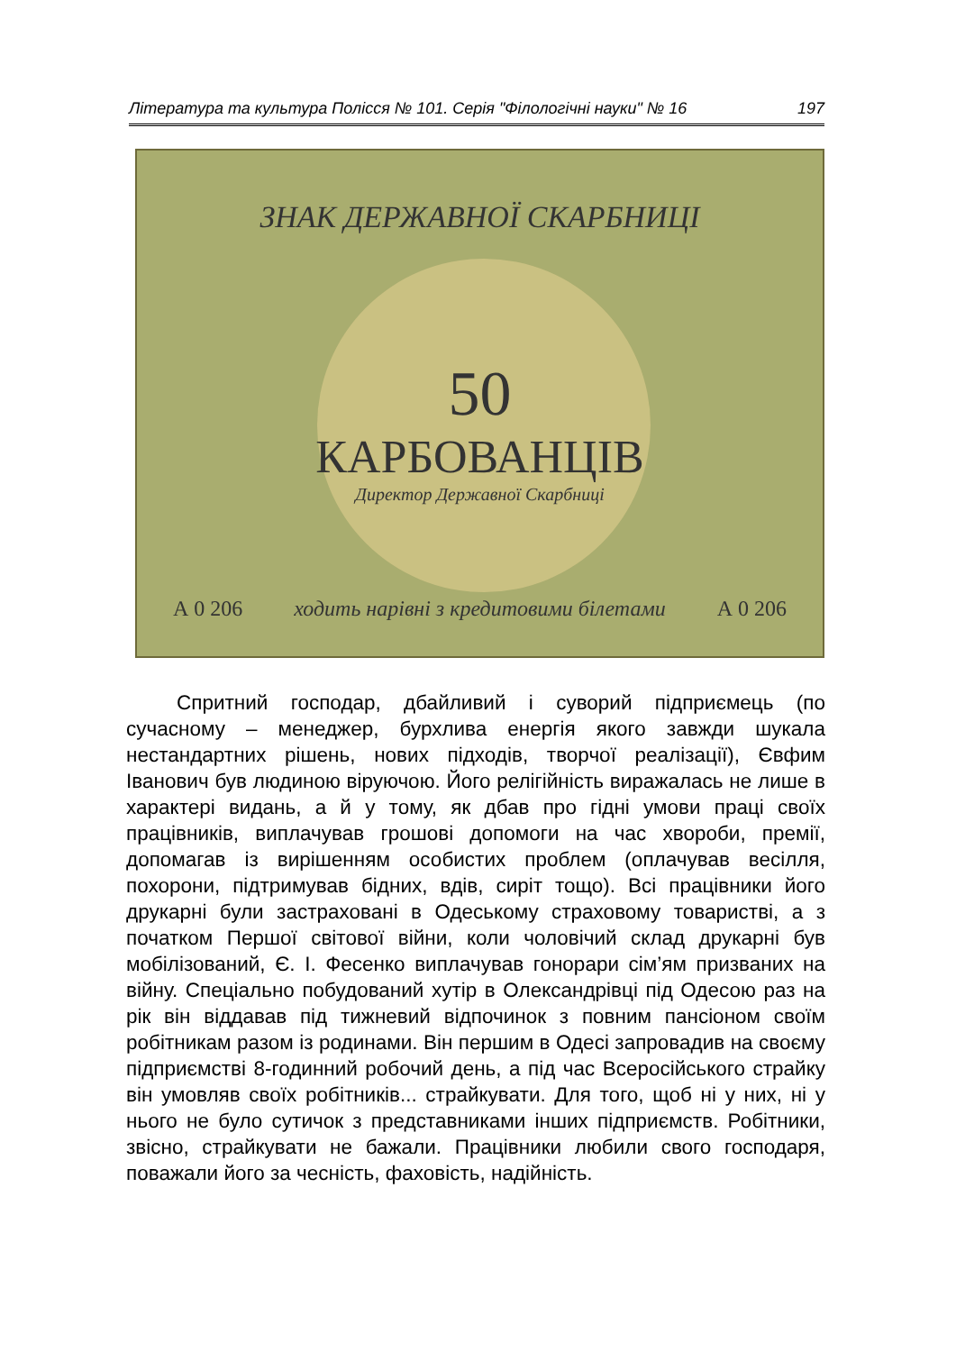Література та культура Полісся № 101. Серія "Філологічні науки" № 16 197
ЗНАК ДЕРЖАВНОЇ СКАРБНИЦІ
50
КАРБОВАНЦІВ
Директор Державної Скарбниці
А 0 206 ходить нарівні з кредитовими білетами А 0 206
Спритний господар, дбайливий і суворий підприємець (по сучасному – менеджер, бурхлива енергія якого завжди шукала нестандартних рішень, нових підходів, творчої реалізації), Євфим Іванович був людиною віруючою. Його релігійність виражалась не лише в характері видань, а й у тому, як дбав про гідні умови праці своїх працівників, виплачував грошові допомоги на час хвороби, премії, допомагав із вирішенням особистих проблем (оплачував весілля, похорони, підтримував бідних, вдів, сиріт тощо). Всі працівники його друкарні були застраховані в Одеському страховому товаристві, а з початком Першої світової війни, коли чоловічий склад друкарні був мобілізований, Є. І. Фесенко виплачував гонорари сім’ям призваних на війну. Спеціально побудований хутір в Олександрівці під Одесою раз на рік він віддавав під тижневий відпочинок з повним пансіоном своїм робітникам разом із родинами. Він першим в Одесі запровадив на своєму підприємстві 8-годинний робочий день, а під час Всеросійського страйку він умовляв своїх робітників... страйкувати. Для того, щоб ні у них, ні у нього не було сутичок з представниками інших підприємств. Робітники, звісно, страйкувати не бажали. Працівники любили свого господаря, поважали його за чесність, фаховість, надійність.